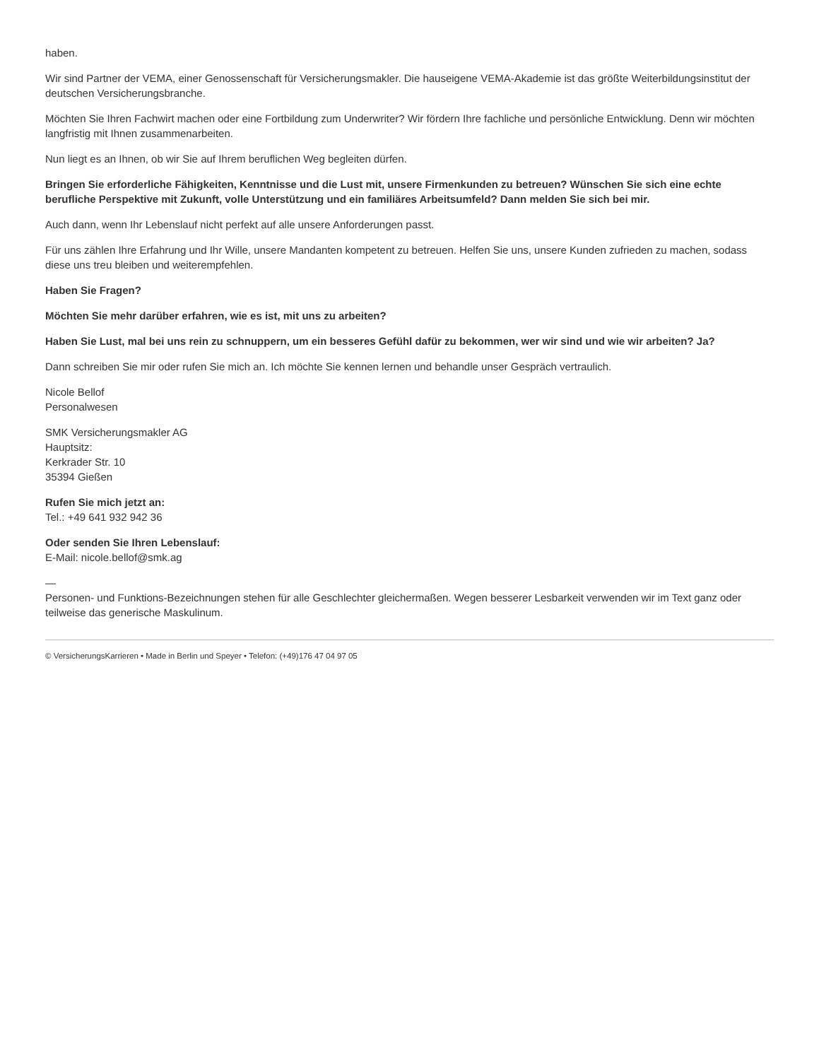haben.
Wir sind Partner der VEMA, einer Genossenschaft für Versicherungsmakler. Die hauseigene VEMA-Akademie ist das größte Weiterbildungsinstitut der deutschen Versicherungsbranche.
Möchten Sie Ihren Fachwirt machen oder eine Fortbildung zum Underwriter? Wir fördern Ihre fachliche und persönliche Entwicklung. Denn wir möchten langfristig mit Ihnen zusammenarbeiten.
Nun liegt es an Ihnen, ob wir Sie auf Ihrem beruflichen Weg begleiten dürfen.
Bringen Sie erforderliche Fähigkeiten, Kenntnisse und die Lust mit, unsere Firmenkunden zu betreuen? Wünschen Sie sich eine echte berufliche Perspektive mit Zukunft, volle Unterstützung und ein familiäres Arbeitsumfeld? Dann melden Sie sich bei mir.
Auch dann, wenn Ihr Lebenslauf nicht perfekt auf alle unsere Anforderungen passt.
Für uns zählen Ihre Erfahrung und Ihr Wille, unsere Mandanten kompetent zu betreuen. Helfen Sie uns, unsere Kunden zufrieden zu machen, sodass diese uns treu bleiben und weiterempfehlen.
Haben Sie Fragen?
Möchten Sie mehr darüber erfahren, wie es ist, mit uns zu arbeiten?
Haben Sie Lust, mal bei uns rein zu schnuppern, um ein besseres Gefühl dafür zu bekommen, wer wir sind und wie wir arbeiten? Ja?
Dann schreiben Sie mir oder rufen Sie mich an. Ich möchte Sie kennen lernen und behandle unser Gespräch vertraulich.
Nicole Bellof
Personalwesen
SMK Versicherungsmakler AG
Hauptsitz:
Kerkrader Str. 10
35394 Gießen
Rufen Sie mich jetzt an:
Tel.: +49 641 932 942 36
Oder senden Sie Ihren Lebenslauf:
E-Mail: nicole.bellof@smk.ag
—
Personen- und Funktions-Bezeichnungen stehen für alle Geschlechter gleichermaßen. Wegen besserer Lesbarkeit verwenden wir im Text ganz oder teilweise das generische Maskulinum.
© VersicherungsKarrieren • Made in Berlin und Speyer • Telefon: (+49)176 47 04 97 05